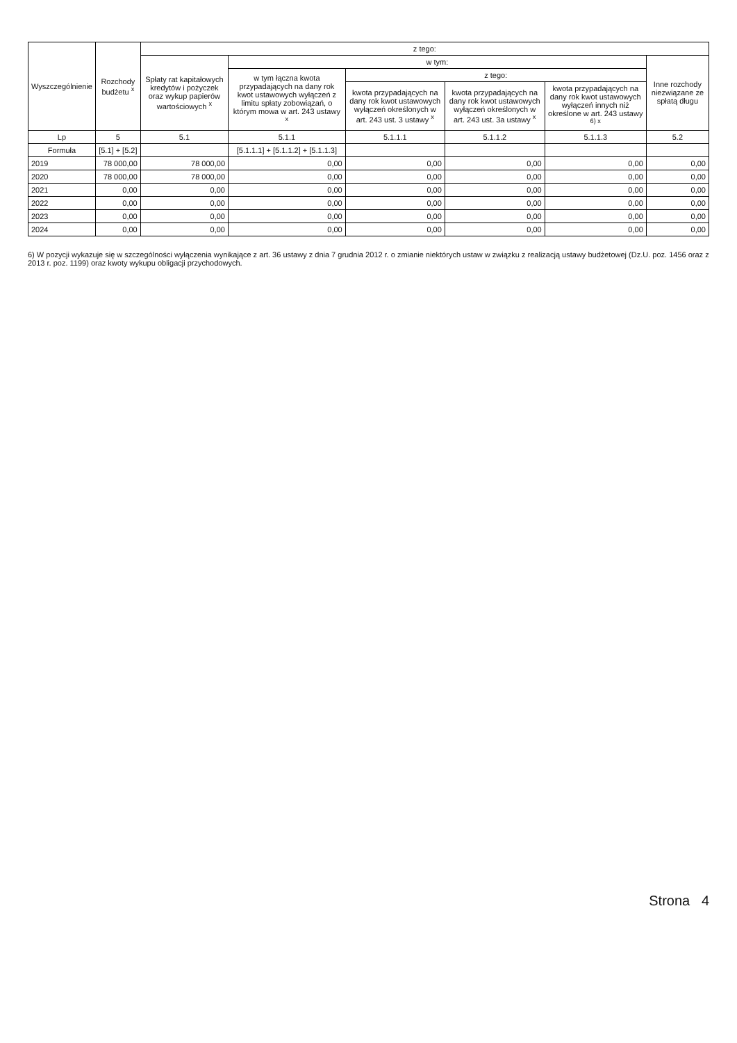| Wyszczególnienie | Rozchody budżetu <sup>x</sup> | z tego: | | | | | |
| --- | --- | --- | --- | --- | --- | --- | --- |
| | | Spłaty rat kapitałowych kredytów i pożyczek oraz wykup papierów wartościowych <sup>x</sup> | w tym: | | | | Inne rozchody niezwiązane ze spłatą długu |
| | | | w tym łączna kwota przypadających na dany rok kwot ustawowych wyłączeń z limitu spłaty zobowiązań, o którym mowa w art. 243 ustawy <sup>x</sup> | z tego: | | | |
| | | | | kwota przypadających na dany rok kwot ustawowych wyłączeń określonych w art. 243 ust. 3 ustawy <sup>x</sup> | kwota przypadających na dany rok kwot ustawowych wyłączeń określonych w art. 243 ust. 3a ustawy <sup>x</sup> | kwota przypadających na dany rok kwot ustawowych wyłączeń innych niż określone w art. 243 ustawy <sup>6) x</sup> | |
| Lp | 5 | 5.1 | 5.1.1 | 5.1.1.1 | 5.1.1.2 | 5.1.1.3 | 5.2 |
| Formuła | [5.1] + [5.2] | | [5.1.1.1] + [5.1.1.2] + [5.1.1.3] | | | | |
| 2019 | 78 000,00 | 78 000,00 | 0,00 | 0,00 | 0,00 | 0,00 | 0,00 |
| 2020 | 78 000,00 | 78 000,00 | 0,00 | 0,00 | 0,00 | 0,00 | 0,00 |
| 2021 | 0,00 | 0,00 | 0,00 | 0,00 | 0,00 | 0,00 | 0,00 |
| 2022 | 0,00 | 0,00 | 0,00 | 0,00 | 0,00 | 0,00 | 0,00 |
| 2023 | 0,00 | 0,00 | 0,00 | 0,00 | 0,00 | 0,00 | 0,00 |
| 2024 | 0,00 | 0,00 | 0,00 | 0,00 | 0,00 | 0,00 | 0,00 |
6) W pozycji wykazuje się w szczególności wyłączenia wynikające z art. 36 ustawy z dnia 7 grudnia 2012 r. o zmianie niektórych ustaw w związku z realizacją ustawy budżetowej (Dz.U. poz. 1456 oraz z 2013 r. poz. 1199) oraz kwoty wykupu obligacji przychodowych.
Strona 4